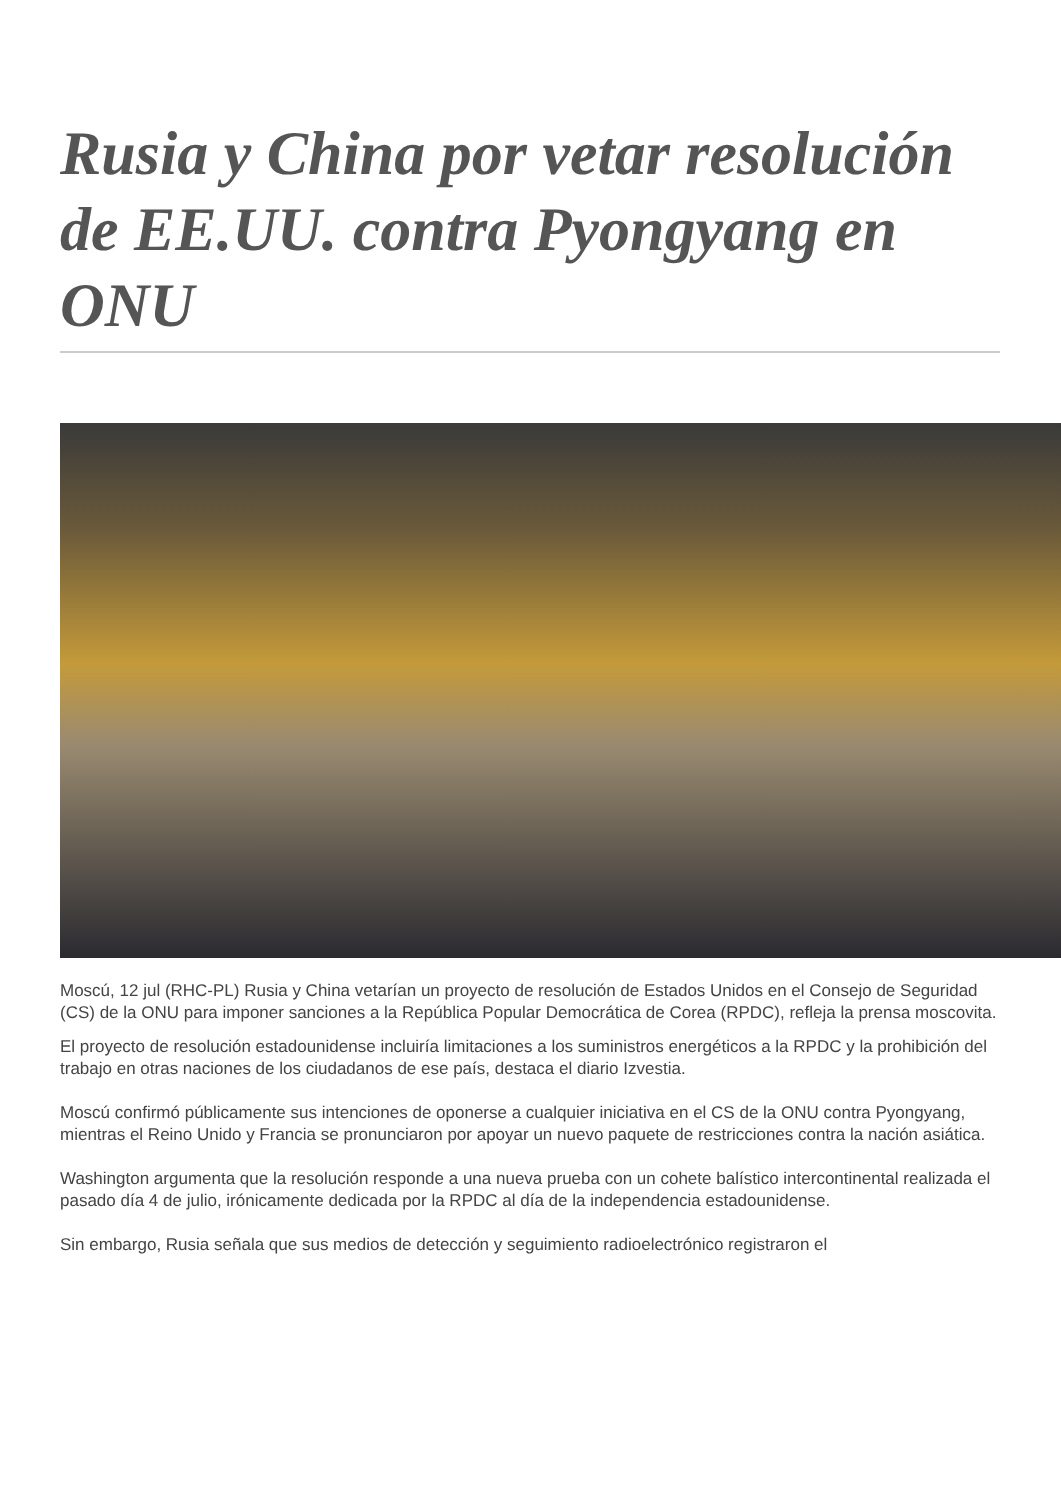Rusia y China por vetar resolución de EE.UU. contra Pyongyang en ONU
Moscú, 12 jul (RHC-PL) Rusia y China vetarían un proyecto de resolución de Estados Unidos en el Consejo de Seguridad (CS) de la ONU para imponer sanciones a la República Popular Democrática de Corea (RPDC), refleja la prensa moscovita.
El proyecto de resolución estadounidense incluiría limitaciones a los suministros energéticos a la RPDC y la prohibición del trabajo en otras naciones de los ciudadanos de ese país, destaca el diario Izvestia.
Moscú confirmó públicamente sus intenciones de oponerse a cualquier iniciativa en el CS de la ONU contra Pyongyang, mientras el Reino Unido y Francia se pronunciaron por apoyar un nuevo paquete de restricciones contra la nación asiática.
Washington argumenta que la resolución responde a una nueva prueba con un cohete balístico intercontinental realizada el pasado día 4 de julio, irónicamente dedicada por la RPDC al día de la independencia estadounidense.
Sin embargo, Rusia señala que sus medios de detección y seguimiento radioelectrónico registraron el